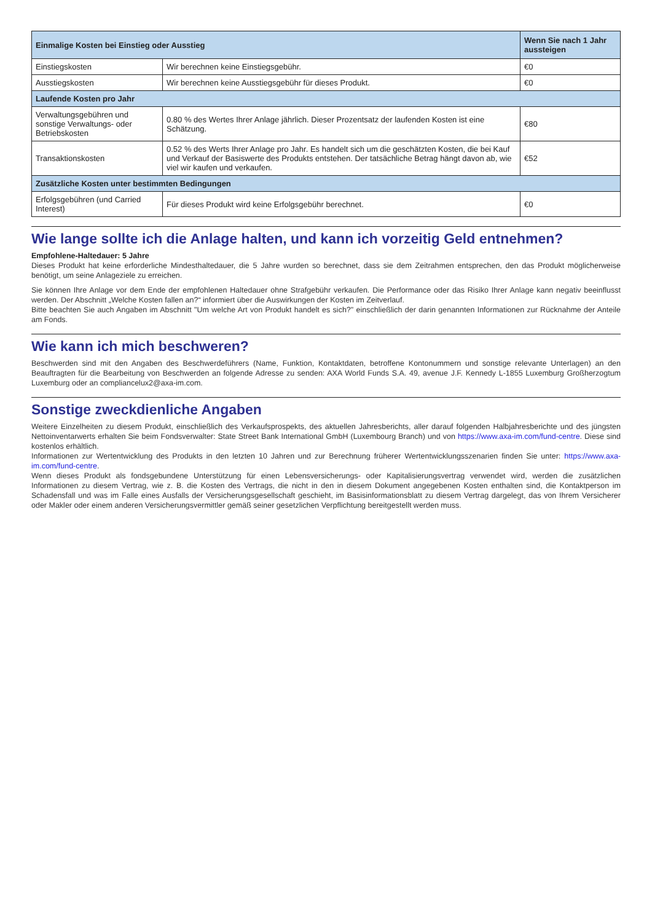| Einmalige Kosten bei Einstieg oder Ausstieg | | Wenn Sie nach 1 Jahr aussteigen |
| --- | --- | --- |
| Einstiegskosten | Wir berechnen keine Einstiegsgebühr. | €0 |
| Ausstiegskosten | Wir berechnen keine Ausstiegsgebühr für dieses Produkt. | €0 |
| Laufende Kosten pro Jahr | | |
| Verwaltungsgebühren und sonstige Verwaltungs- oder Betriebskosten | 0.80 % des Wertes Ihrer Anlage jährlich. Dieser Prozentsatz der laufenden Kosten ist eine Schätzung. | €80 |
| Transaktionskosten | 0.52 % des Werts Ihrer Anlage pro Jahr. Es handelt sich um die geschätzten Kosten, die bei Kauf und Verkauf der Basiswerte des Produkts entstehen. Der tatsächliche Betrag hängt davon ab, wie viel wir kaufen und verkaufen. | €52 |
| Zusätzliche Kosten unter bestimmten Bedingungen | | |
| Erfolgsgebühren (und Carried Interest) | Für dieses Produkt wird keine Erfolgsgebühr berechnet. | €0 |
Wie lange sollte ich die Anlage halten, und kann ich vorzeitig Geld entnehmen?
Empfohlene-Haltedauer: 5 Jahre
Dieses Produkt hat keine erforderliche Mindesthaltedauer, die 5 Jahre wurden so berechnet, dass sie dem Zeitrahmen entsprechen, den das Produkt möglicherweise benötigt, um seine Anlageziele zu erreichen.
Sie können Ihre Anlage vor dem Ende der empfohlenen Haltedauer ohne Strafgebühr verkaufen. Die Performance oder das Risiko Ihrer Anlage kann negativ beeinflusst werden. Der Abschnitt „Welche Kosten fallen an?“ informiert über die Auswirkungen der Kosten im Zeitverlauf.
Bitte beachten Sie auch Angaben im Abschnitt "Um welche Art von Produkt handelt es sich?" einschließlich der darin genannten Informationen zur Rücknahme der Anteile am Fonds.
Wie kann ich mich beschweren?
Beschwerden sind mit den Angaben des Beschwerdeführers (Name, Funktion, Kontaktdaten, betroffene Kontonummern und sonstige relevante Unterlagen) an den Beauftragten für die Bearbeitung von Beschwerden an folgende Adresse zu senden: AXA World Funds S.A. 49, avenue J.F. Kennedy L-1855 Luxemburg Großherzogtum Luxemburg oder an compliancelux2@axa-im.com.
Sonstige zweckdienliche Angaben
Weitere Einzelheiten zu diesem Produkt, einschließlich des Verkaufsprospekts, des aktuellen Jahresberichts, aller darauf folgenden Halbjahresberichte und des jüngsten Nettoinventarwerts erhalten Sie beim Fondsverwalter: State Street Bank International GmbH (Luxembourg Branch) und von https://www.axa-im.com/fund-centre. Diese sind kostenlos erhältlich.
Informationen zur Wertentwicklung des Produkts in den letzten 10 Jahren und zur Berechnung früherer Wertentwicklungsszenarien finden Sie unter: https://www.axa-im.com/fund-centre.
Wenn dieses Produkt als fondsgebundene Unterstützung für einen Lebensversicherungs- oder Kapitalisierungsvertrag verwendet wird, werden die zusätzlichen Informationen zu diesem Vertrag, wie z. B. die Kosten des Vertrags, die nicht in den in diesem Dokument angegebenen Kosten enthalten sind, die Kontaktperson im Schadensfall und was im Falle eines Ausfalls der Versicherungsgesellschaft geschieht, im Basisinformationsblatt zu diesem Vertrag dargelegt, das von Ihrem Versicherer oder Makler oder einem anderen Versicherungsvermittler gemäß seiner gesetzlichen Verpflichtung bereitgestellt werden muss.